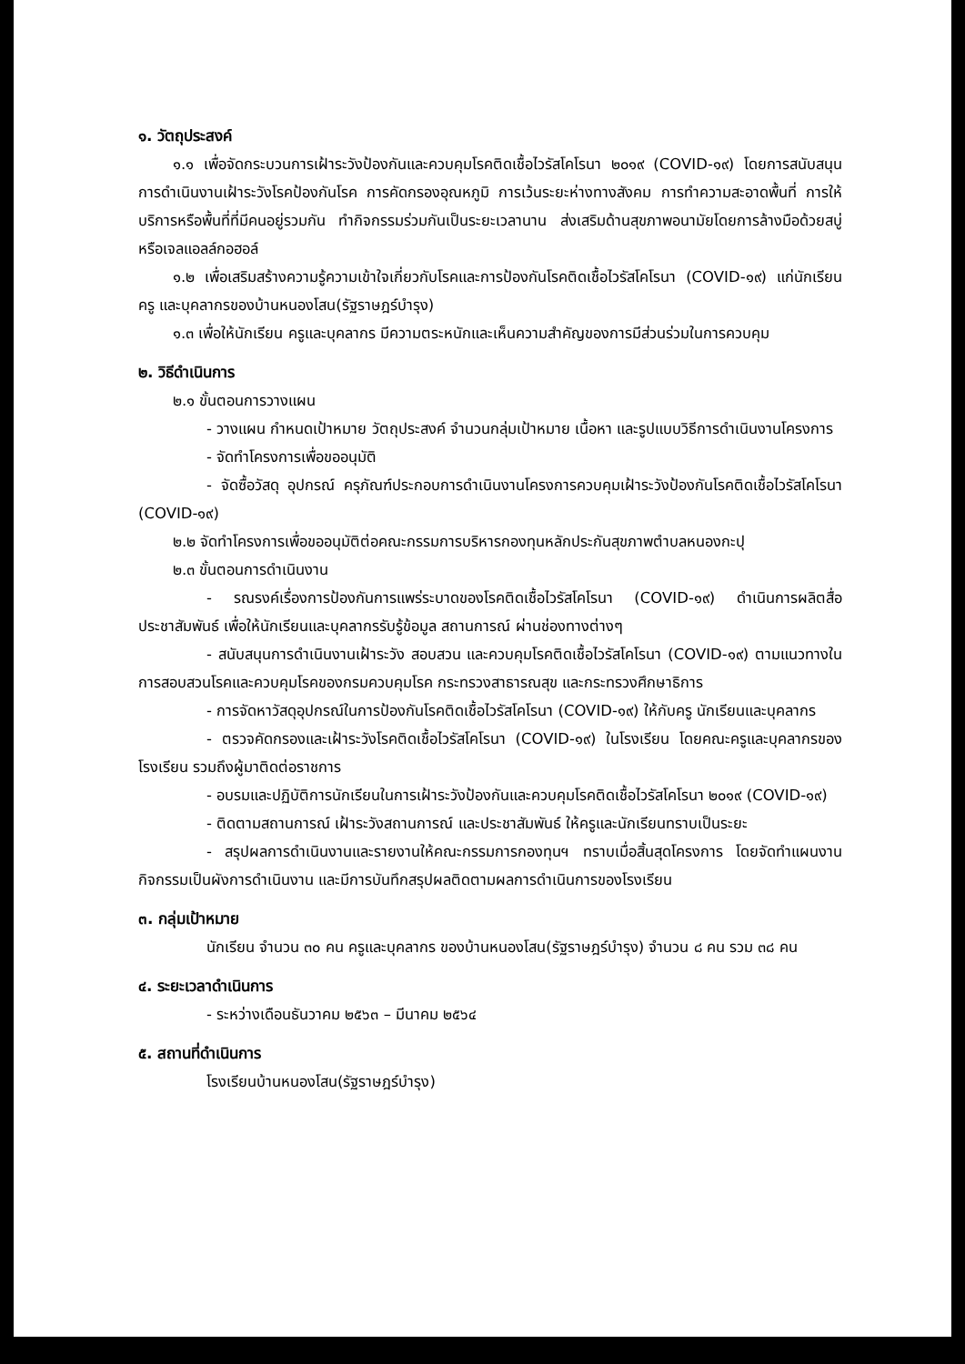๑. วัตถุประสงค์
๑.๑ เพื่อจัดกระบวนการเฝ้าระวังป้องกันและควบคุมโรคติดเชื้อไวรัสโคโรนา ๒๐๑๙ (COVID-๑๙) โดยการสนับสนุนการดำเนินงานเฝ้าระวังโรคป้องกันโรค การคัดกรองอุณหภูมิ การเว้นระยะห่างทางสังคม การทำความสะอาดพื้นที่ การให้บริการหรือพื้นที่ที่มีคนอยู่รวมกัน ทำกิจกรรมร่วมกันเป็นระยะเวลานาน ส่งเสริมด้านสุขภาพอนามัยโดยการล้างมือด้วยสบู่หรือเจลแอลล์กอฮอล์
๑.๒ เพื่อเสริมสร้างความรู้ความเข้าใจเกี่ยวกับโรคและการป้องกันโรคติดเชื้อไวรัสโคโรนา (COVID-๑๙) แก่นักเรียน ครู และบุคลากรของบ้านหนองโสน(รัฐราษฎร์บำรุง)
๑.๓ เพื่อให้นักเรียน ครูและบุคลากร มีความตระหนักและเห็นความสำคัญของการมีส่วนร่วมในการควบคุม
๒. วิธีดำเนินการ
๒.๑ ขั้นตอนการวางแผน
- วางแผน กำหนดเป้าหมาย วัตถุประสงค์ จำนวนกลุ่มเป้าหมาย เนื้อหา และรูปแบบวิธีการดำเนินงานโครงการ
- จัดทำโครงการเพื่อขออนุมัติ
- จัดซื้อวัสดุ อุปกรณ์ ครุภัณฑ์ประกอบการดำเนินงานโครงการควบคุมเฝ้าระวังป้องกันโรคติดเชื้อไวรัสโคโรนา (COVID-๑๙)
๒.๒ จัดทำโครงการเพื่อขออนุมัติต่อคณะกรรมการบริหารกองทุนหลักประกันสุขภาพตำบลหนองกะปุ
๒.๓ ขั้นตอนการดำเนินงาน
- รณรงค์เรื่องการป้องกันการแพร่ระบาดของโรคติดเชื้อไวรัสโคโรนา (COVID-๑๙) ดำเนินการผลิตสื่อประชาสัมพันธ์ เพื่อให้นักเรียนและบุคลากรรับรู้ข้อมูล สถานการณ์ ผ่านช่องทางต่างๆ
- สนับสนุนการดำเนินงานเฝ้าระวัง สอบสวน และควบคุมโรคติดเชื้อไวรัสโคโรนา (COVID-๑๙) ตามแนวทางในการสอบสวนโรคและควบคุมโรคของกรมควบคุมโรค กระทรวงสาธารณสุข และกระทรวงศึกษาธิการ
- การจัดหาวัสดุอุปกรณ์ในการป้องกันโรคติดเชื้อไวรัสโคโรนา (COVID-๑๙) ให้กับครู นักเรียนและบุคลากร
- ตรวจคัดกรองและเฝ้าระวังโรคติดเชื้อไวรัสโคโรนา (COVID-๑๙) ในโรงเรียน โดยคณะครูและบุคลากรของโรงเรียน รวมถึงผู้มาติดต่อราชการ
- อบรมและปฏิบัติการนักเรียนในการเฝ้าระวังป้องกันและควบคุมโรคติดเชื้อไวรัสโคโรนา ๒๐๑๙ (COVID-๑๙)
- ติดตามสถานการณ์ เฝ้าระวังสถานการณ์ และประชาสัมพันธ์ ให้ครูและนักเรียนทราบเป็นระยะ
- สรุปผลการดำเนินงานและรายงานให้คณะกรรมการกองทุนฯ ทราบเมื่อสิ้นสุดโครงการ โดยจัดทำแผนงาน กิจกรรมเป็นผังการดำเนินงาน และมีการบันทึกสรุปผลติดตามผลการดำเนินการของโรงเรียน
๓. กลุ่มเป้าหมาย
นักเรียน จำนวน ๓๐ คน ครูและบุคลากร ของบ้านหนองโสน(รัฐราษฎร์บำรุง) จำนวน ๘ คน รวม ๓๘ คน
๔. ระยะเวลาดำเนินการ
- ระหว่างเดือนธันวาคม ๒๕๖๓ – มีนาคม ๒๕๖๔
๕. สถานที่ดำเนินการ
โรงเรียนบ้านหนองโสน(รัฐราษฎร์บำรุง)